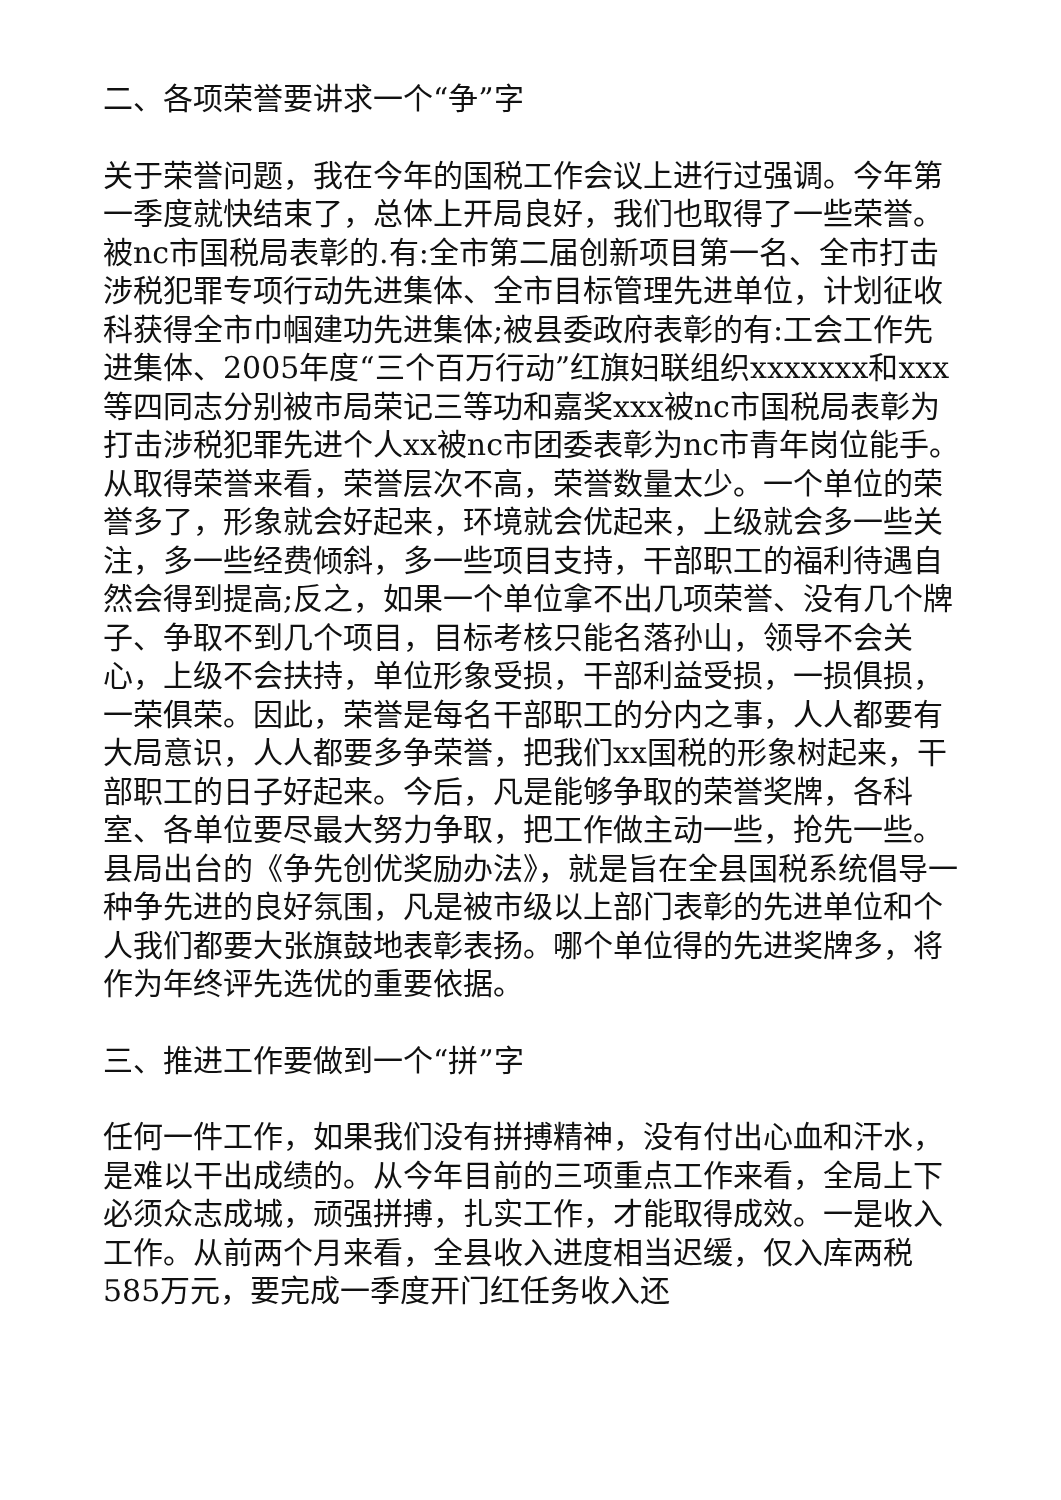二、各项荣誉要讲求一个“争”字
关于荣誉问题，我在今年的国税工作会议上进行过强调。今年第一季度就快结束了，总体上开局良好，我们也取得了一些荣誉。被nc市国税局表彰的.有:全市第二届创新项目第一名、全市打击涉税犯罪专项行动先进集体、全市目标管理先进单位，计划征收科获得全市巾帼建功先进集体;被县委政府表彰的有:工会工作先进集体、2005年度“三个百万行动”红旗妇联组织xxxxxxx和xxx等四同志分别被市局荣记三等功和嘉奖xxx被nc市国税局表彰为打击涉税犯罪先进个人xx被nc市团委表彰为nc市青年岗位能手。从取得荣誉来看，荣誉层次不高，荣誉数量太少。一个单位的荣誉多了，形象就会好起来，环境就会优起来，上级就会多一些关注，多一些经费倾斜，多一些项目支持，干部职工的福利待遇自然会得到提高;反之，如果一个单位拿不出几项荣誉、没有几个牌子、争取不到几个项目，目标考核只能名落孙山，领导不会关心，上级不会扶持，单位形象受损，干部利益受损，一损俱损，一荣俱荣。因此，荣誉是每名干部职工的分内之事，人人都要有大局意识，人人都要多争荣誉，把我们xx国税的形象树起来，干部职工的日子好起来。今后，凡是能够争取的荣誉奖牌，各科室、各单位要尽最大努力争取，把工作做主动一些，抢先一些。县局出台的《争先创优奖励办法》，就是旨在全县国税系统倡导一种争先进的良好氛围，凡是被市级以上部门表彰的先进单位和个人我们都要大张旗鼓地表彰表扬。哪个单位得的先进奖牌多，将作为年终评先选优的重要依据。
三、推进工作要做到一个“拼”字
任何一件工作，如果我们没有拼搏精神，没有付出心血和汗水，是难以干出成绩的。从今年目前的三项重点工作来看，全局上下必须众志成城，顽强拼搏，扎实工作，才能取得成效。一是收入工作。从前两个月来看，全县收入进度相当迟缓，仅入库两税585万元，要完成一季度开门红任务收入还